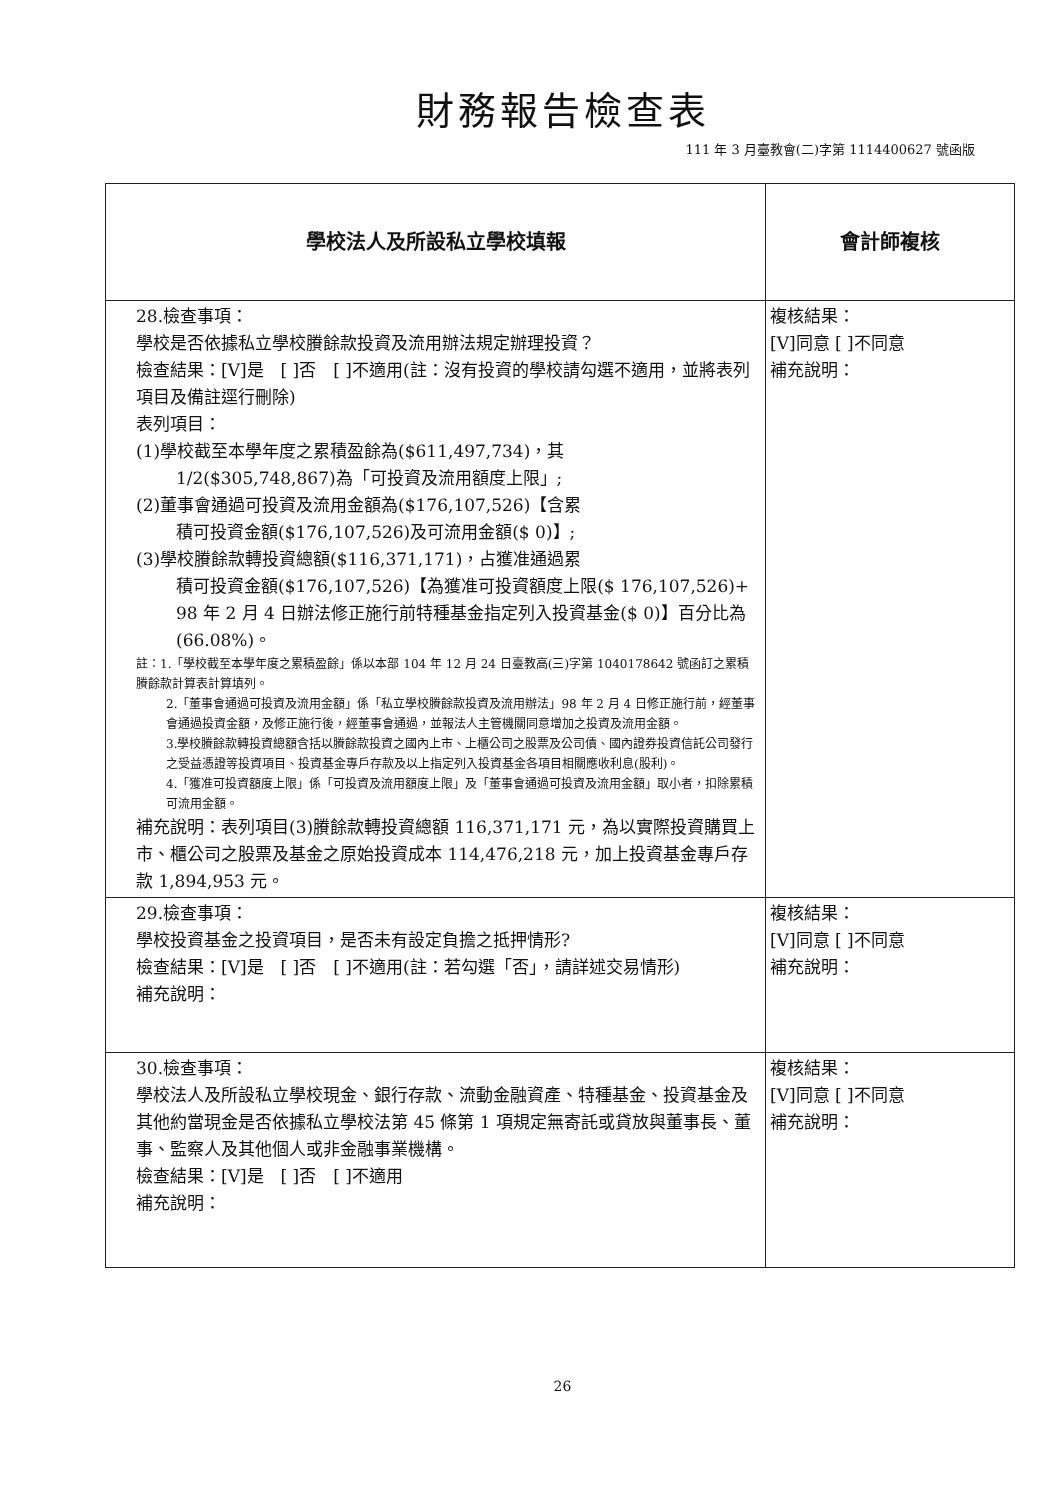財務報告檢查表
111 年 3 月臺教會(二)字第 1114400627 號函版
| 學校法人及所設私立學校填報 | 會計師複核 |
| --- | --- |
| 28.檢查事項： 學校是否依據私立學校賸餘款投資及流用辦法規定辦理投資？ 檢查結果：[V]是 [ ]否 [ ]不適用(註：沒有投資的學校請勾選不適用，並將表列項目及備註逕行刪除) 表列項目： (1)學校截至本學年度之累積盈餘為($611,497,734)，其 1/2($305,748,867)為「可投資及流用額度上限」; (2)董事會通過可投資及流用金額為($176,107,526)【含累 積可投資金額($176,107,526)及可流用金額($ 0)】; (3)學校賸餘款轉投資總額($116,371,171)，占獲准通過累 積可投資金額($176,107,526)【為獲准可投資額度上限($ 176,107,526)+ 98 年 2 月 4 日辦法修正施行前特種基金指定列入投資基金($ 0)】百分比為(66.08%)。 註：1.「學校截至本學年度之累積盈餘」係以本部 104 年 12 月 24 日臺教高(三)字第 1040178642 號函訂之累積賸餘款計算表計算填列。 2.「董事會通過可投資及流用金額」係「私立學校賸餘款投資及流用辦法」98 年 2 月 4 日修正施行前，經董事會通過投資金額，及修正施行後，經董事會通過，並報法人主管機關同意增加之投資及流用金額。 3.學校賸餘款轉投資總額含括以賸餘款投資之國內上市、上櫃公司之股票及公司債、國內證券投資信託公司發行之受益憑證等投資項目、投資基金專戶存款及以上指定列入投資基金各項目相關應收利息(股利)。 4.「獲准可投資額度上限」係「可投資及流用額度上限」及「董事會通過可投資及流用金額」取小者，扣除累積可流用金額。 補充說明：表列項目(3)賸餘款轉投資總額 116,371,171 元，為以實際投資購買上市、櫃公司之股票及基金之原始投資成本 114,476,218 元，加上投資基金專戶存款 1,894,953 元。 | 複核結果： [V]同意 [ ]不同意 補充說明： |
| 29.檢查事項： 學校投資基金之投資項目，是否未有設定負擔之抵押情形? 檢查結果：[V]是 [ ]否 [ ]不適用(註：若勾選「否」，請詳述交易情形) 補充說明： | 複核結果： [V]同意 [ ]不同意 補充說明： |
| 30.檢查事項： 學校法人及所設私立學校現金、銀行存款、流動金融資產、特種基金、投資基金及其他約當現金是否依據私立學校法第 45 條第 1 項規定無寄託或貸放與董事長、董事、監察人及其他個人或非金融事業機構。 檢查結果：[V]是 [ ]否 [ ]不適用 補充說明： | 複核結果： [V]同意 [ ]不同意 補充說明： |
26